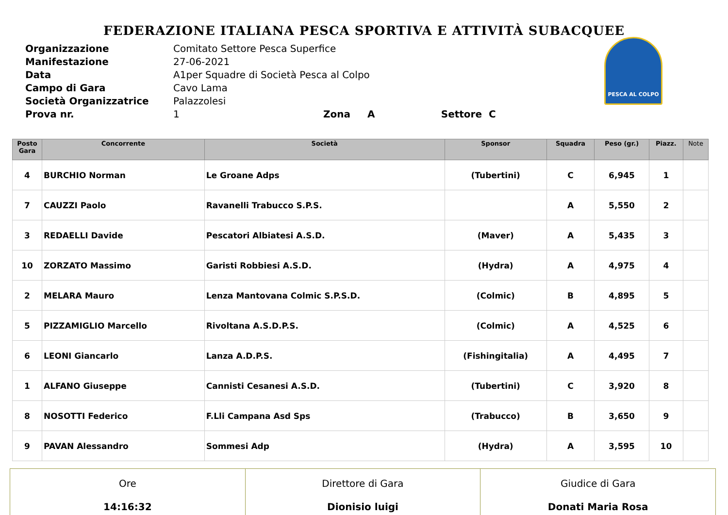FEDERAZIONE ITALIANA PESCA SPORTIVA E ATTIVITÀ SUBACQUEE
| Organizzazione | Comitato Settore Pesca Superfice |
| Manifestazione | 27-06-2021 |
| Data | A1per Squadre di Società Pesca al Colpo |
| Campo di Gara | Cavo Lama |
| Società Organizzatrice | Palazzolesi |
| Prova nr. | 1 Zona A Settore C |
PESCA AL COLPO
| Posto Gara | Concorrente | Società | Sponsor | Squadra | Peso (gr.) | Piazz. | Note |
| --- | --- | --- | --- | --- | --- | --- | --- |
| 4 | BURCHIO Norman | Le Groane Adps | (Tubertini) | C | 6,945 | 1 | |
| 7 | CAUZZI Paolo | Ravanelli Trabucco S.P.S. | | A | 5,550 | 2 | |
| 3 | REDAELLI Davide | Pescatori Albiatesi A.S.D. | (Maver) | A | 5,435 | 3 | |
| 10 | ZORZATO Massimo | Garisti Robbiesi A.S.D. | (Hydra) | A | 4,975 | 4 | |
| 2 | MELARA Mauro | Lenza Mantovana Colmic S.P.S.D. | (Colmic) | B | 4,895 | 5 | |
| 5 | PIZZAMIGLIO Marcello | Rivoltana A.S.D.P.S. | (Colmic) | A | 4,525 | 6 | |
| 6 | LEONI Giancarlo | Lanza A.D.P.S. | (Fishingitalia) | A | 4,495 | 7 | |
| 1 | ALFANO Giuseppe | Cannisti Cesanesi A.S.D. | (Tubertini) | C | 3,920 | 8 | |
| 8 | NOSOTTI Federico | F.Lli Campana Asd Sps | (Trabucco) | B | 3,650 | 9 | |
| 9 | PAVAN Alessandro | Sommesi Adp | (Hydra) | A | 3,595 | 10 | |
| Ore 14:16:32 | Direttore di Gara Dionisio luigi | Giudice di Gara Donati Maria Rosa |